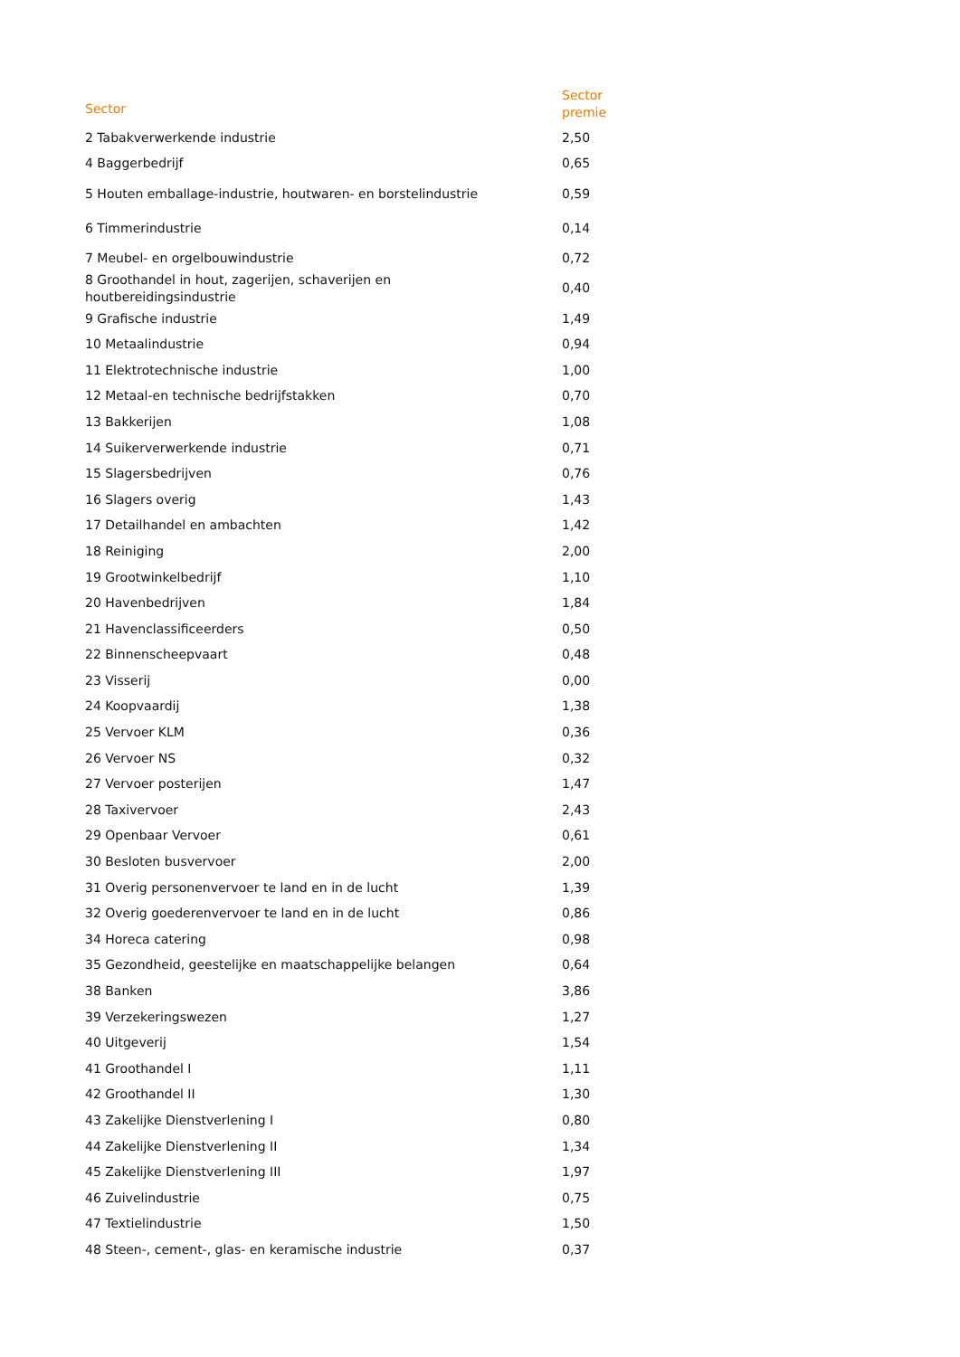| Sector | Sector premie |
| --- | --- |
| 2 Tabakverwerkende industrie | 2,50 |
| 4 Baggerbedrijf | 0,65 |
| 5 Houten emballage-industrie, houtwaren- en borstelindustrie | 0,59 |
| 6 Timmerindustrie | 0,14 |
| 7 Meubel- en orgelbouwindustrie | 0,72 |
| 8 Groothandel in hout, zagerijen, schaverijen en houtbereidingsindustrie | 0,40 |
| 9 Grafische industrie | 1,49 |
| 10 Metaalindustrie | 0,94 |
| 11 Elektrotechnische industrie | 1,00 |
| 12 Metaal-en technische bedrijfstakken | 0,70 |
| 13 Bakkerijen | 1,08 |
| 14 Suikerverwerkende industrie | 0,71 |
| 15 Slagersbedrijven | 0,76 |
| 16 Slagers overig | 1,43 |
| 17 Detailhandel en ambachten | 1,42 |
| 18 Reiniging | 2,00 |
| 19 Grootwinkelbedrijf | 1,10 |
| 20 Havenbedrijven | 1,84 |
| 21 Havenclassificeerders | 0,50 |
| 22 Binnenscheepvaart | 0,48 |
| 23 Visserij | 0,00 |
| 24 Koopvaardij | 1,38 |
| 25 Vervoer KLM | 0,36 |
| 26 Vervoer NS | 0,32 |
| 27 Vervoer posterijen | 1,47 |
| 28 Taxivervoer | 2,43 |
| 29 Openbaar Vervoer | 0,61 |
| 30 Besloten busvervoer | 2,00 |
| 31 Overig personenvervoer te land en in de lucht | 1,39 |
| 32 Overig goederenvervoer te land en in de lucht | 0,86 |
| 34 Horeca catering | 0,98 |
| 35 Gezondheid, geestelijke en maatschappelijke belangen | 0,64 |
| 38 Banken | 3,86 |
| 39 Verzekeringswezen | 1,27 |
| 40 Uitgeverij | 1,54 |
| 41 Groothandel I | 1,11 |
| 42 Groothandel II | 1,30 |
| 43 Zakelijke Dienstverlening I | 0,80 |
| 44 Zakelijke Dienstverlening II | 1,34 |
| 45 Zakelijke Dienstverlening III | 1,97 |
| 46 Zuivelindustrie | 0,75 |
| 47 Textielindustrie | 1,50 |
| 48 Steen-, cement-, glas- en keramische industrie | 0,37 |